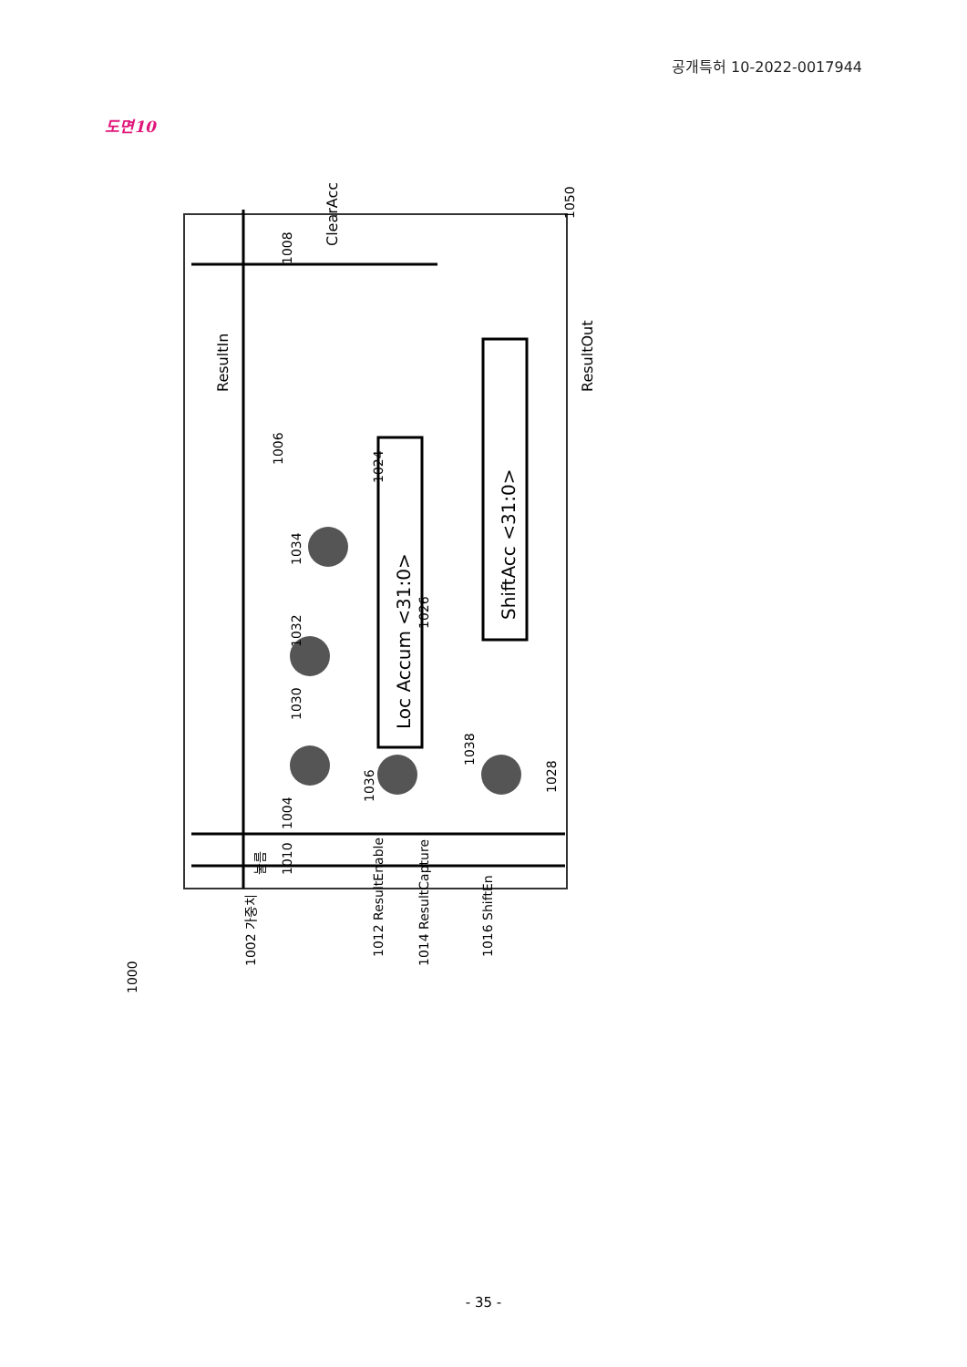공개특허 10-2022-0017944
도면10
Loc Accum <31:0>
ShiftAcc <31:0>
1002 가중치
눌름
1010
1012 ResultEnable
1014 ResultCapture
1016 ShiftEn
1004
1030
1032
1034
1006
1024
1026
1036
1038
1028
ResultIn
ClearAcc
1008
1050
ResultOut
1000
- 35 -